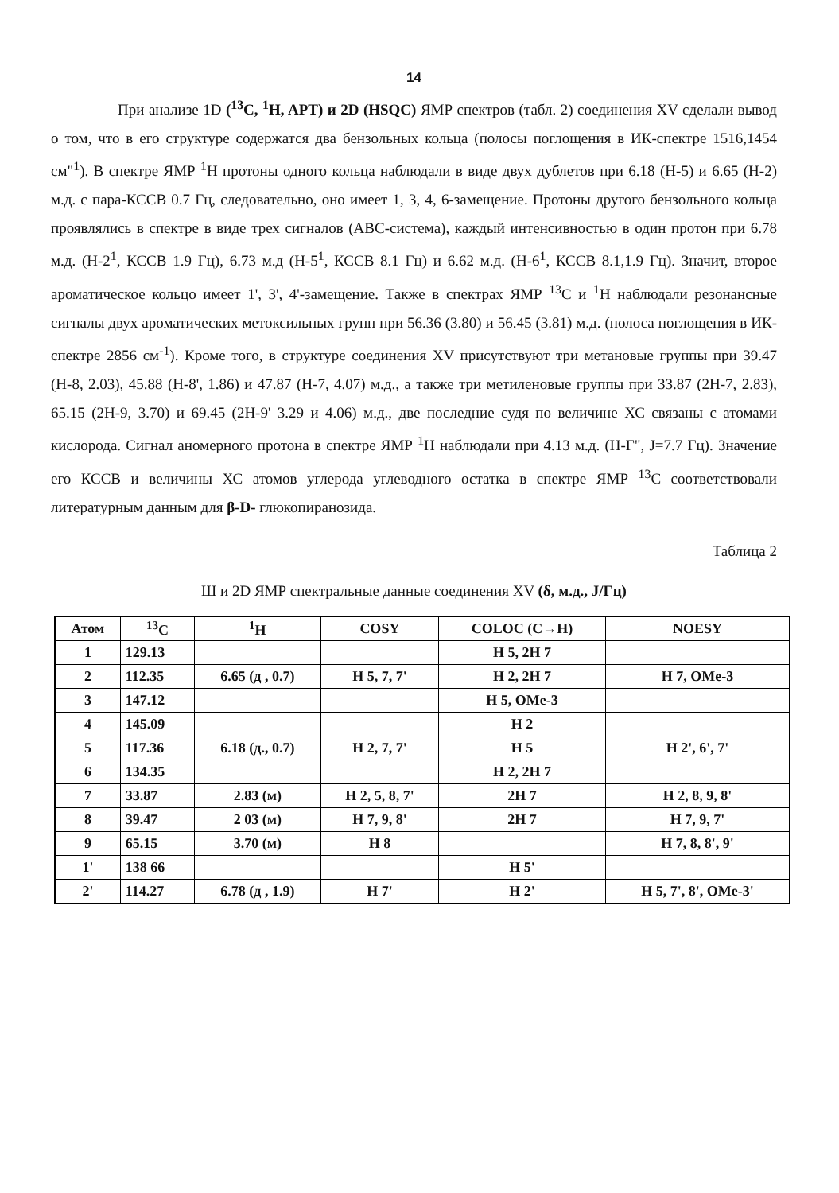14
При анализе 1D (<sup>13</sup>C, <sup>1</sup>H, APT) и 2D (HSQC) ЯМР спектров (табл. 2) соединения XV сделали вывод о том, что в его структуре содержатся два бензольных кольца (полосы поглощения в ИК-спектре 1516,1454 см"<sup>1</sup>). В спектре ЯМР <sup>1</sup>Н протоны одного кольца наблюдали в виде двух дублетов при 6.18 (Н-5) и 6.65 (Н-2) м.д. с пара-КССВ 0.7 Гц, следовательно, оно имеет 1, 3, 4, 6-замещение. Протоны другого бензольного кольца проявлялись в спектре в виде трех сигналов (АВС-система), каждый интенсивностью в один протон при 6.78 м.д. (Н-2<sup>1</sup>, КССВ 1.9 Гц), 6.73 м.д (Н-5<sup>1</sup>, КССВ 8.1 Гц) и 6.62 м.д. (Н-6<sup>1</sup>, КССВ 8.1,1.9 Гц). Значит, второе ароматическое кольцо имеет 1', 3', 4'-замещение. Также в спектрах ЯМР <sup>13</sup>С и <sup>1</sup>Н наблюдали резонансные сигналы двух ароматических метоксильных групп при 56.36 (3.80) и 56.45 (3.81) м.д. (полоса поглощения в ИК-спектре 2856 см<sup>-1</sup>). Кроме того, в структуре соединения XV присутствуют три метановые группы при 39.47 (Н-8, 2.03), 45.88 (Н-8', 1.86) и 47.87 (Н-7, 4.07) м.д., а также три метиленовые группы при 33.87 (2Н-7, 2.83), 65.15 (2Н-9, 3.70) и 69.45 (2Н-9' 3.29 и 4.06) м.д., две последние судя по величине ХС связаны с атомами кислорода. Сигнал аномерного протона в спектре ЯМР <sup>1</sup>Н наблюдали при 4.13 м.д. (Н-Г", J=7.7 Гц). Значение его КССВ и величины ХС атомов углерода углеводного остатка в спектре ЯМР <sup>13</sup>С соответствовали литературным данным для β-D- глюкопиранозида.
Таблица 2
Ш и 2D ЯМР спектральные данные соединения XV (δ, м.д., J/Гц)
| Атом | <sup>13</sup>C | <sup>1</sup>H | COSY | COLOC (C→H) | NOESY |
| --- | --- | --- | --- | --- | --- |
| 1 | 129.13 | | | H 5, 2H 7 | |
| 2 | 112.35 | 6.65 (д , 0.7) | H 5, 7, 7' | H 2, 2H 7 | H 7, OMe-3 |
| 3 | 147.12 | | | H 5, OMe-3 | |
| 4 | 145.09 | | | H 2 | |
| 5 | 117.36 | 6.18 (д., 0.7) | H 2, 7, 7' | H 5 | H 2', 6', 7' |
| 6 | 134.35 | | | H 2, 2H 7 | |
| 7 | 33.87 | 2.83 (м) | H 2, 5, 8, 7' | 2H 7 | H 2, 8, 9, 8' |
| 8 | 39.47 | 2 03 (м) | H 7, 9, 8' | 2H 7 | H 7, 9, 7' |
| 9 | 65.15 | 3.70 (м) | H 8 | | H 7, 8, 8', 9' |
| 1' | 138 66 | | | H 5' | |
| 2' | 114.27 | 6.78 (д , 1.9) | H 7' | H 2' | H 5, 7', 8', OMe-3' |